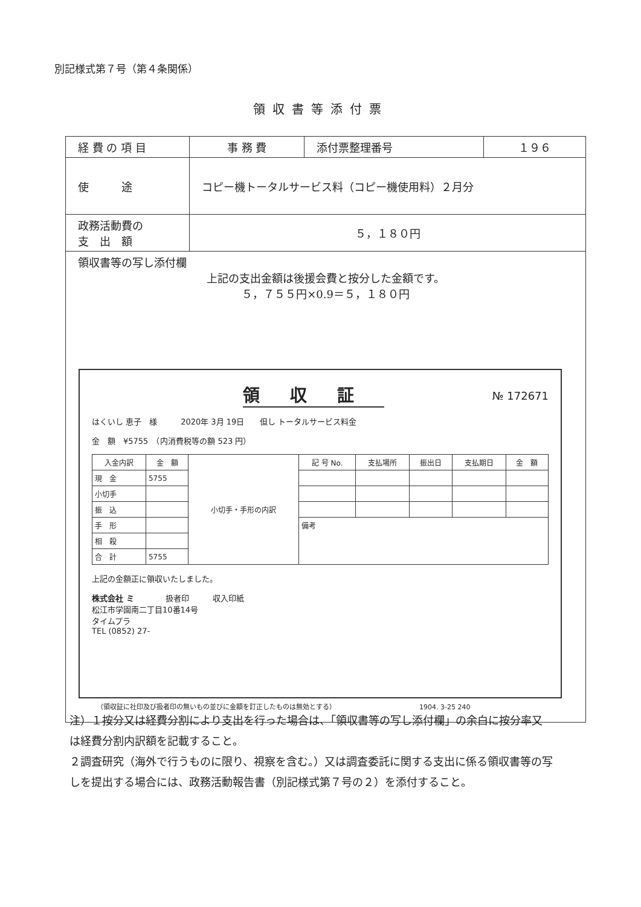別記様式第７号（第４条関係）
領収書等添付票
| 経 費 の 項 目 | 事 務 費 | 添付票整理番号 | １９６ |
| 使 途 | コピー機トータルサービス料（コピー機使用料）２月分 | | |
| 政務活動費の 支 出 額 | ５，１８０円 | | |
| 領収書等の写し添付欄 上記の支出金額は後援会費と按分した金額です。 ５，７５５円×0.9＝５，１８０円 | | | |
領収証
№ 172671
はくいし 恵子　様　　　2020年 3月 19日　　但し トータルサービス料金
金　額　¥5755　（内消費税等の額 523 円）
| 入金内訳 | 金 額 | 小切手・手形の内訳 | 記 号 No. | 支払場所 | 振出日 | 支払期日 | 金 額 |
| --- | --- | --- | --- | --- | --- | --- | --- |
| 現 金 | 5755 | | | | | | |
| 小切手 | | | | | | | |
| 振 込 | | | | | | | |
| 手 形 | | | 備考 | | | | |
| 相 殺 | | | | | | | |
| 合 計 | 5755 | | | | | | |
上記の金額正に領収いたしました。
株式会社 ミ　　　　扱者印　　　収入印紙
松江市学園南二丁目10番14号
タイムプラ
TEL (0852) 27-
（領収証に社印及び扱者印の無いもの並びに金額を訂正したものは無効とする）　　　　　　　　　　　　　1904. 3-25 240
注）１按分又は経費分割により支出を行った場合は、「領収書等の写し添付欄」の余白に按分率又は経費分割内訳額を記載すること。
２調査研究（海外で行うものに限り、視察を含む。）又は調査委託に関する支出に係る領収書等の写しを提出する場合には、政務活動報告書（別記様式第７号の２）を添付すること。